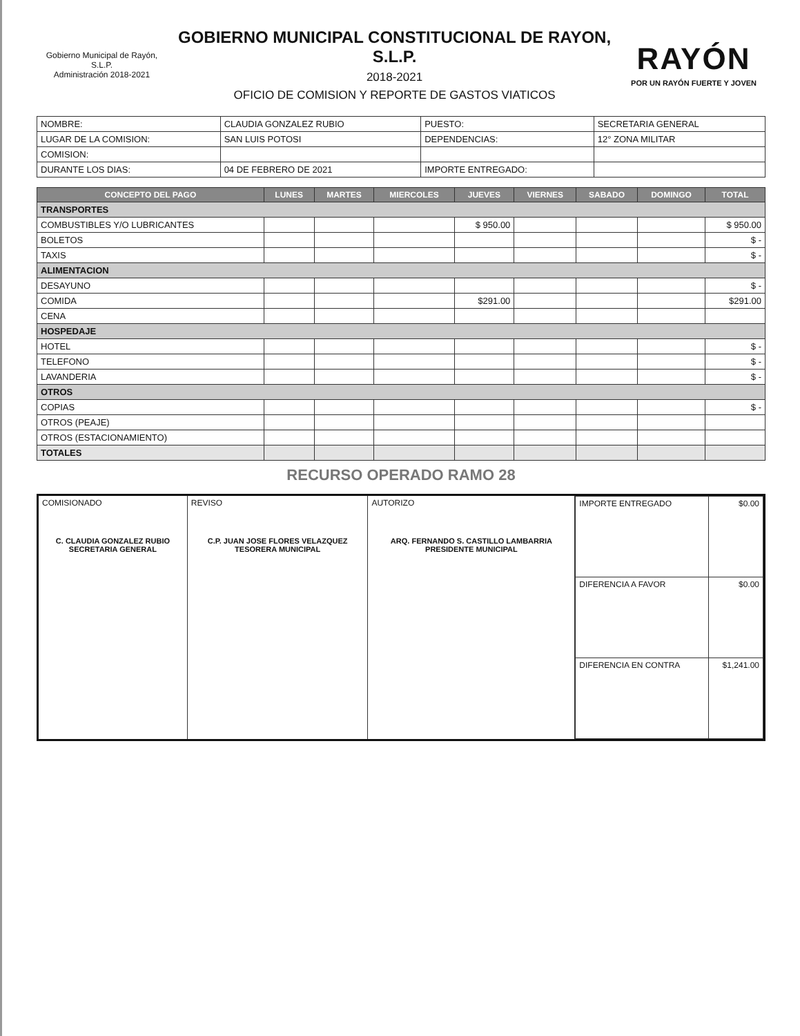Gobierno Municipal de Rayón, S.L.P.
Administración 2018-2021
GOBIERNO MUNICIPAL CONSTITUCIONAL DE RAYON, S.L.P.
2018-2021
OFICIO DE COMISION Y REPORTE DE GASTOS VIATICOS
RAYÓN
POR UN RAYÓN FUERTE Y JOVEN
| NOMBRE: | CLAUDIA GONZALEZ RUBIO | PUESTO: | SECRETARIA GENERAL |
| LUGAR DE LA COMISION: | SAN LUIS POTOSI | DEPENDENCIAS: | 12° ZONA MILITAR |
| COMISION: | | | |
| DURANTE LOS DIAS: | 04 DE FEBRERO DE 2021 | IMPORTE ENTREGADO: | |
| CONCEPTO DEL PAGO | LUNES | MARTES | MIERCOLES | JUEVES | VIERNES | SABADO | DOMINGO | TOTAL |
| --- | --- | --- | --- | --- | --- | --- | --- | --- |
| TRANSPORTES | | | | | | | | |
| COMBUSTIBLES Y/O LUBRICANTES | | | | $ 950.00 | | | | $ 950.00 |
| BOLETOS | | | | | | | | $ - |
| TAXIS | | | | | | | | $ - |
| ALIMENTACION | | | | | | | | |
| DESAYUNO | | | | | | | | $ - |
| COMIDA | | | | $291.00 | | | | $291.00 |
| CENA | | | | | | | | |
| HOSPEDAJE | | | | | | | | |
| HOTEL | | | | | | | | $ - |
| TELEFONO | | | | | | | | $ - |
| LAVANDERIA | | | | | | | | $ - |
| OTROS | | | | | | | | |
| COPIAS | | | | | | | | $ - |
| OTROS (PEAJE) | | | | | | | | |
| OTROS (ESTACIONAMIENTO) | | | | | | | | |
| TOTALES | | | | | | | | |
RECURSO OPERADO RAMO 28
| COMISIONADO C. CLAUDIA GONZALEZ RUBIO SECRETARIA GENERAL | REVISO C.P. JUAN JOSE FLORES VELAZQUEZ TESORERA MUNICIPAL | AUTORIZO ARQ. FERNANDO S. CASTILLO LAMBARRIA PRESIDENTE MUNICIPAL | / IMPORTE ENTREGADO / $0.00 / / DIFERENCIA A FAVOR / $0.00 / / DIFERENCIA EN CONTRA / $1,241.00 / |